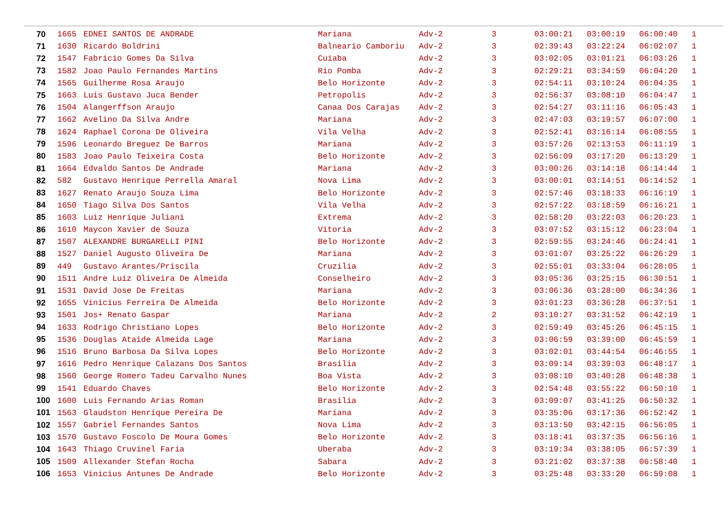| 70 | 1665 | EDNEI SANTOS DE ANDRADE | Mariana | Adv-2 | 3 | 03:00:21 | 03:00:19 | 06:00:40 | 1 |
| 71 | 1630 | Ricardo Boldrini | Balneario Camboriu | Adv-2 | 3 | 02:39:43 | 03:22:24 | 06:02:07 | 1 |
| 72 | 1547 | Fabricio Gomes Da Silva | Cuiaba | Adv-2 | 3 | 03:02:05 | 03:01:21 | 06:03:26 | 1 |
| 73 | 1582 | Joao Paulo Fernandes Martins | Rio Pomba | Adv-2 | 3 | 02:29:21 | 03:34:59 | 06:04:20 | 1 |
| 74 | 1565 | Guilherme Rosa Araujo | Belo Horizonte | Adv-2 | 3 | 02:54:11 | 03:10:24 | 06:04:35 | 1 |
| 75 | 1663 | Luis Gustavo Juca Bender | Petropolis | Adv-2 | 3 | 02:56:37 | 03:08:10 | 06:04:47 | 1 |
| 76 | 1504 | Alangerffson Araujo | Canaa Dos Carajas | Adv-2 | 3 | 02:54:27 | 03:11:16 | 06:05:43 | 1 |
| 77 | 1662 | Avelino Da Silva Andre | Mariana | Adv-2 | 3 | 02:47:03 | 03:19:57 | 06:07:00 | 1 |
| 78 | 1624 | Raphael Corona De Oliveira | Vila Velha | Adv-2 | 3 | 02:52:41 | 03:16:14 | 06:08:55 | 1 |
| 79 | 1596 | Leonardo Breguez De Barros | Mariana | Adv-2 | 3 | 03:57:26 | 02:13:53 | 06:11:19 | 1 |
| 80 | 1583 | Joao Paulo Teixeira Costa | Belo Horizonte | Adv-2 | 3 | 02:56:09 | 03:17:20 | 06:13:29 | 1 |
| 81 | 1664 | Edvaldo Santos De Andrade | Mariana | Adv-2 | 3 | 03:00:26 | 03:14:18 | 06:14:44 | 1 |
| 82 | 582 | Gustavo Henrique Perrella Amaral | Nova Lima | Adv-2 | 3 | 03:00:01 | 03:14:51 | 06:14:52 | 1 |
| 83 | 1627 | Renato Araujo Souza Lima | Belo Horizonte | Adv-2 | 3 | 02:57:46 | 03:18:33 | 06:16:19 | 1 |
| 84 | 1650 | Tiago Silva Dos Santos | Vila Velha | Adv-2 | 3 | 02:57:22 | 03:18:59 | 06:16:21 | 1 |
| 85 | 1603 | Luiz Henrique Juliani | Extrema | Adv-2 | 3 | 02:58:20 | 03:22:03 | 06:20:23 | 1 |
| 86 | 1610 | Maycon Xavier de Souza | Vitoria | Adv-2 | 3 | 03:07:52 | 03:15:12 | 06:23:04 | 1 |
| 87 | 1507 | ALEXANDRE BURGARELLI PINI | Belo Horizonte | Adv-2 | 3 | 02:59:55 | 03:24:46 | 06:24:41 | 1 |
| 88 | 1527 | Daniel Augusto Oliveira De | Mariana | Adv-2 | 3 | 03:01:07 | 03:25:22 | 06:26:29 | 1 |
| 89 | 449 | Gustavo Arantes/Priscila | Cruzilia | Adv-2 | 3 | 02:55:01 | 03:33:04 | 06:28:05 | 1 |
| 90 | 1511 | Andre Luiz Oliveira De Almeida | Conselheiro | Adv-2 | 3 | 03:05:36 | 03:25:15 | 06:30:51 | 1 |
| 91 | 1531 | David Jose De Freitas | Mariana | Adv-2 | 3 | 03:06:36 | 03:28:00 | 06:34:36 | 1 |
| 92 | 1655 | Vinicius Ferreira De Almeida | Belo Horizonte | Adv-2 | 3 | 03:01:23 | 03:36:28 | 06:37:51 | 1 |
| 93 | 1501 | Jos+ Renato Gaspar | Mariana | Adv-2 | 2 | 03:10:27 | 03:31:52 | 06:42:19 | 1 |
| 94 | 1633 | Rodrigo Christiano Lopes | Belo Horizonte | Adv-2 | 3 | 02:59:49 | 03:45:26 | 06:45:15 | 1 |
| 95 | 1536 | Douglas Ataide Almeida Lage | Mariana | Adv-2 | 3 | 03:06:59 | 03:39:00 | 06:45:59 | 1 |
| 96 | 1516 | Bruno Barbosa Da Silva Lopes | Belo Horizonte | Adv-2 | 3 | 03:02:01 | 03:44:54 | 06:46:55 | 1 |
| 97 | 1616 | Pedro Henrique Calazans Dos Santos | Brasilia | Adv-2 | 3 | 03:09:14 | 03:39:03 | 06:48:17 | 1 |
| 98 | 1560 | George Romero Tadeu Carvalho Nunes | Boa Vista | Adv-2 | 3 | 03:08:10 | 03:40:28 | 06:48:38 | 1 |
| 99 | 1541 | Eduardo Chaves | Belo Horizonte | Adv-2 | 3 | 02:54:48 | 03:55:22 | 06:50:10 | 1 |
| 100 | 1600 | Luis Fernando Arias Roman | Brasilia | Adv-2 | 3 | 03:09:07 | 03:41:25 | 06:50:32 | 1 |
| 101 | 1563 | Glaudston Henrique Pereira De | Mariana | Adv-2 | 3 | 03:35:06 | 03:17:36 | 06:52:42 | 1 |
| 102 | 1557 | Gabriel Fernandes Santos | Nova Lima | Adv-2 | 3 | 03:13:50 | 03:42:15 | 06:56:05 | 1 |
| 103 | 1570 | Gustavo Foscolo De Moura Gomes | Belo Horizonte | Adv-2 | 3 | 03:18:41 | 03:37:35 | 06:56:16 | 1 |
| 104 | 1643 | Thiago Cruvinel Faria | Uberaba | Adv-2 | 3 | 03:19:34 | 03:38:05 | 06:57:39 | 1 |
| 105 | 1509 | Allexander Stefan Rocha | Sabara | Adv-2 | 3 | 03:21:02 | 03:37:38 | 06:58:40 | 1 |
| 106 | 1653 | Vinicius Antunes De Andrade | Belo Horizonte | Adv-2 | 3 | 03:25:48 | 03:33:20 | 06:59:08 | 1 |